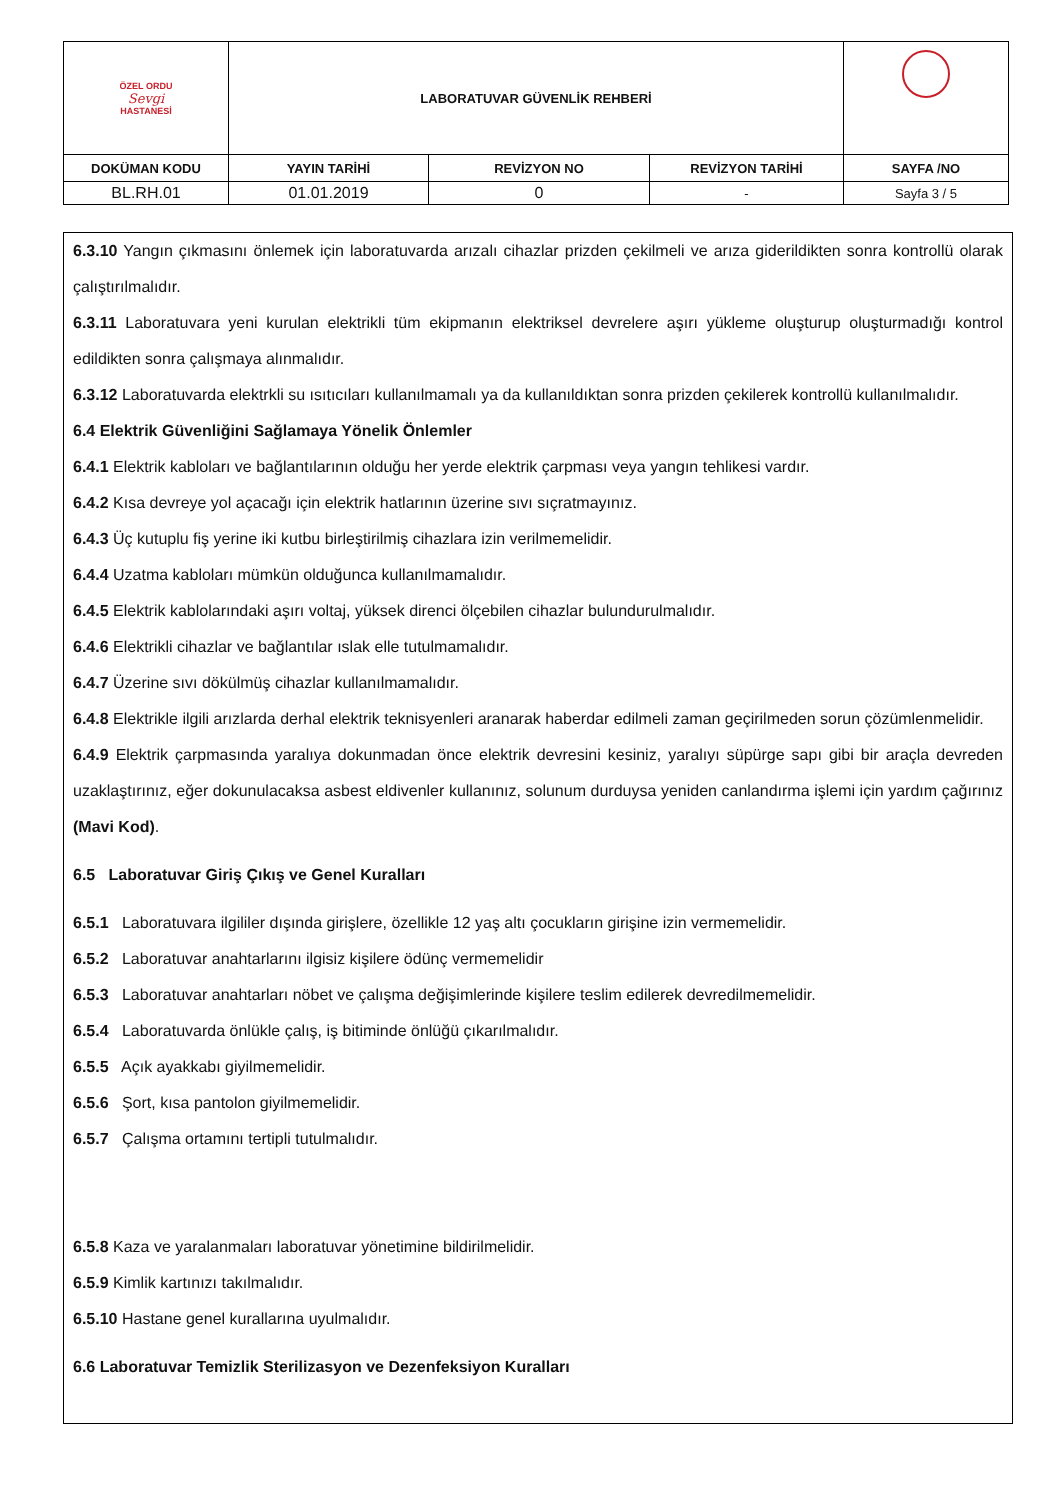| ÖZEL ORDU Sevgi HASTANESİ | LABORATUVAR GÜVENLİK REHBERİ | | | |
| DOKÜMAN KODU | YAYIN TARİHİ | REVİZYON NO | REVİZYON TARİHİ | SAYFA /NO |
| BL.RH.01 | 01.01.2019 | 0 | - | Sayfa 3 / 5 |
6.3.10 Yangın çıkmasını önlemek için laboratuvarda arızalı cihazlar prizden çekilmeli ve arıza giderildikten sonra kontrollü olarak çalıştırılmalıdır.
6.3.11 Laboratuvara yeni kurulan elektrikli tüm ekipmanın elektriksel devrelere aşırı yükleme oluşturup oluşturmadığı kontrol edildikten sonra çalışmaya alınmalıdır.
6.3.12 Laboratuvarda elektrkli su ısıtıcıları kullanılmamalı ya da kullanıldıktan sonra prizden çekilerek kontrollü kullanılmalıdır.
6.4 Elektrik Güvenliğini Sağlamaya Yönelik Önlemler
6.4.1 Elektrik kabloları ve bağlantılarının olduğu her yerde elektrik çarpması veya yangın tehlikesi vardır.
6.4.2 Kısa devreye yol açacağı için elektrik hatlarının üzerine sıvı sıçratmayınız.
6.4.3 Üç kutuplu fiş yerine iki kutbu birleştirilmiş cihazlara izin verilmemelidir.
6.4.4 Uzatma kabloları mümkün olduğunca kullanılmamalıdır.
6.4.5 Elektrik kablolarındaki aşırı voltaj, yüksek direnci ölçebilen cihazlar bulundurulmalıdır.
6.4.6 Elektrikli cihazlar ve bağlantılar ıslak elle tutulmamalıdır.
6.4.7 Üzerine sıvı dökülmüş cihazlar kullanılmamalıdır.
6.4.8 Elektrikle ilgili arızlarda derhal elektrik teknisyenleri aranarak haberdar edilmeli zaman geçirilmeden sorun çözümlenmelidir.
6.4.9 Elektrik çarpmasında yaralıya dokunmadan önce elektrik devresini kesiniz, yaralıyı süpürge sapı gibi bir araçla devreden uzaklaştırınız, eğer dokunulacaksa asbest eldivenler kullanınız, solunum durduysa yeniden canlandırma işlemi için yardım çağırınız (Mavi Kod).
6.5 Laboratuvar Giriş Çıkış ve Genel Kuralları
6.5.1 Laboratuvara ilgililer dışında girişlere, özellikle 12 yaş altı çocukların girişine izin vermemelidir.
6.5.2 Laboratuvar anahtarlarını ilgisiz kişilere ödünç vermemelidir
6.5.3 Laboratuvar anahtarları nöbet ve çalışma değişimlerinde kişilere teslim edilerek devredilmemelidir.
6.5.4 Laboratuvarda önlükle çalış, iş bitiminde önlüğü çıkarılmalıdır.
6.5.5 Açık ayakkabı giyilmemelidir.
6.5.6 Şort, kısa pantolon giyilmemelidir.
6.5.7 Çalışma ortamını tertipli tutulmalıdır.
6.5.8 Kaza ve yaralanmaları laboratuvar yönetimine bildirilmelidir.
6.5.9 Kimlik kartınızı takılmalıdır.
6.5.10 Hastane genel kurallarına uyulmalıdır.
6.6 Laboratuvar Temizlik Sterilizasyon ve Dezenfeksiyon Kuralları